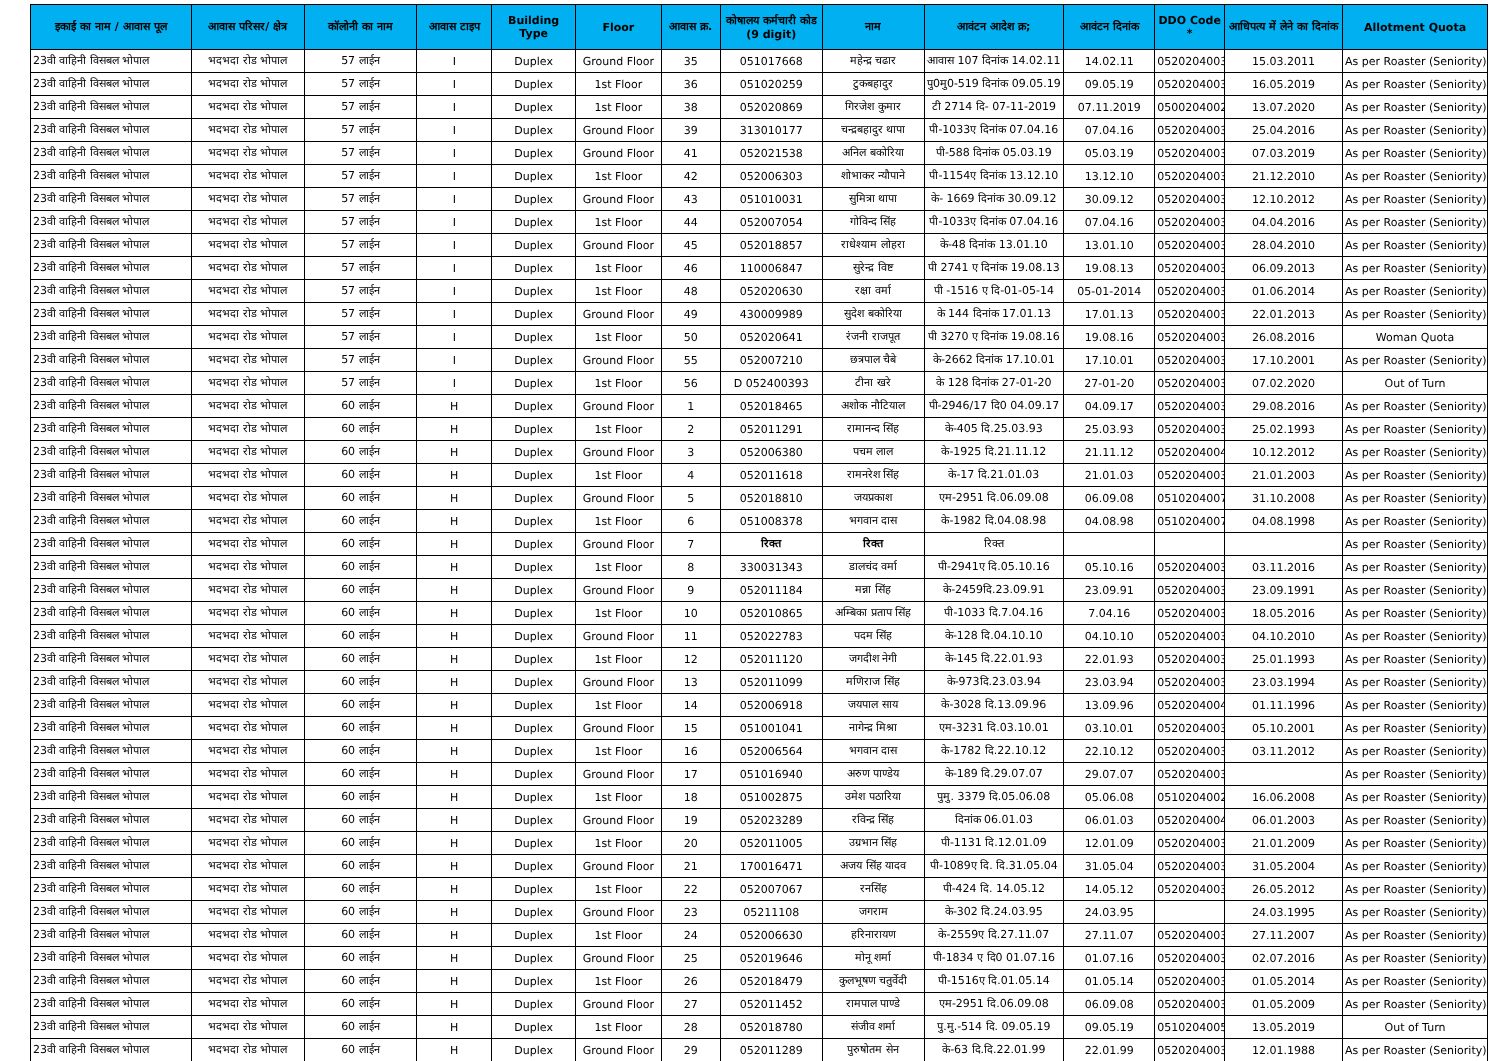| इकाई का नाम / आवास पूल | आवास परिसर/ क्षेत्र | कॉलोनी का नाम | आवास टाइप | Building Type | Floor | आवास क्र. | कोषालय कर्मचारी कोड (9 digit) | नाम | आवंटन आदेश क्र; | आवंटन दिनांक | DDO Code * | आधिपत्य में लेने का दिनांक | Allotment Quota |
| --- | --- | --- | --- | --- | --- | --- | --- | --- | --- | --- | --- | --- | --- |
| 23वी वाहिनी विसबल भोपाल | भदभदा रोड भोपाल | 57 लाईन | I | Duplex | Ground Floor | 35 | 051017668 | महेन्द्र चढार | आवास 107 दिनांक 14.02.11 | 14.02.11 | 0520204003 | 15.03.2011 | As per Roaster (Seniority) |
| 23वी वाहिनी विसबल भोपाल | भदभदा रोड भोपाल | 57 लाईन | I | Duplex | 1st Floor | 36 | 051020259 | टुकबहादुर | पु0मु0-519 दिनांक 09.05.19 | 09.05.19 | 0520204003 | 16.05.2019 | As per Roaster (Seniority) |
| 23वी वाहिनी विसबल भोपाल | भदभदा रोड भोपाल | 57 लाईन | I | Duplex | 1st Floor | 38 | 052020869 | गिरजेश कुमार | टी 2714 दि- 07-11-2019 | 07.11.2019 | 0500204002 | 13.07.2020 | As per Roaster (Seniority) |
| 23वी वाहिनी विसबल भोपाल | भदभदा रोड भोपाल | 57 लाईन | I | Duplex | Ground Floor | 39 | 313010177 | चन्द्रबहादुर थापा | पी-1033ए दिनांक 07.04.16 | 07.04.16 | 0520204003 | 25.04.2016 | As per Roaster (Seniority) |
| 23वी वाहिनी विसबल भोपाल | भदभदा रोड भोपाल | 57 लाईन | I | Duplex | Ground Floor | 41 | 052021538 | अनिल बकोरिया | पी-588 दिनांक 05.03.19 | 05.03.19 | 0520204003 | 07.03.2019 | As per Roaster (Seniority) |
| 23वी वाहिनी विसबल भोपाल | भदभदा रोड भोपाल | 57 लाईन | I | Duplex | 1st Floor | 42 | 052006303 | शोभाकर न्यौपाने | पी-1154ए दिनांक 13.12.10 | 13.12.10 | 0520204003 | 21.12.2010 | As per Roaster (Seniority) |
| 23वी वाहिनी विसबल भोपाल | भदभदा रोड भोपाल | 57 लाईन | I | Duplex | Ground Floor | 43 | 051010031 | सुमित्रा थापा | के- 1669 दिनांक 30.09.12 | 30.09.12 | 0520204003 | 12.10.2012 | As per Roaster (Seniority) |
| 23वी वाहिनी विसबल भोपाल | भदभदा रोड भोपाल | 57 लाईन | I | Duplex | 1st Floor | 44 | 052007054 | गोविन्द सिंह | पी-1033ए दिनांक 07.04.16 | 07.04.16 | 0520204003 | 04.04.2016 | As per Roaster (Seniority) |
| 23वी वाहिनी विसबल भोपाल | भदभदा रोड भोपाल | 57 लाईन | I | Duplex | Ground Floor | 45 | 052018857 | राधेश्याम लोहरा | के-48 दिनांक 13.01.10 | 13.01.10 | 0520204003 | 28.04.2010 | As per Roaster (Seniority) |
| 23वी वाहिनी विसबल भोपाल | भदभदा रोड भोपाल | 57 लाईन | I | Duplex | 1st Floor | 46 | 110006847 | सुरेन्द्र विष्ट | पी 2741 ए दिनांक 19.08.13 | 19.08.13 | 0520204003 | 06.09.2013 | As per Roaster (Seniority) |
| 23वी वाहिनी विसबल भोपाल | भदभदा रोड भोपाल | 57 लाईन | I | Duplex | 1st Floor | 48 | 052020630 | रक्षा वर्मा | पी -1516 ए दि-01-05-14 | 05-01-2014 | 0520204003 | 01.06.2014 | As per Roaster (Seniority) |
| 23वी वाहिनी विसबल भोपाल | भदभदा रोड भोपाल | 57 लाईन | I | Duplex | Ground Floor | 49 | 430009989 | सुदेश बकोरिया | के 144 दिनांक 17.01.13 | 17.01.13 | 0520204003 | 22.01.2013 | As per Roaster (Seniority) |
| 23वी वाहिनी विसबल भोपाल | भदभदा रोड भोपाल | 57 लाईन | I | Duplex | 1st Floor | 50 | 052020641 | रंजनी राजपूत | पी 3270 ए दिनांक 19.08.16 | 19.08.16 | 0520204003 | 26.08.2016 | Woman Quota |
| 23वी वाहिनी विसबल भोपाल | भदभदा रोड भोपाल | 57 लाईन | I | Duplex | Ground Floor | 55 | 052007210 | छत्रपाल चैबे | के-2662 दिनांक 17.10.01 | 17.10.01 | 0520204003 | 17.10.2001 | As per Roaster (Seniority) |
| 23वी वाहिनी विसबल भोपाल | भदभदा रोड भोपाल | 57 लाईन | I | Duplex | 1st Floor | 56 | D 052400393 | टीना खरे | के 128 दिनांक 27-01-20 | 27-01-20 | 0520204003 | 07.02.2020 | Out of Turn |
| 23वी वाहिनी विसबल भोपाल | भदभदा रोड भोपाल | 60 लाईन | H | Duplex | Ground Floor | 1 | 052018465 | अशोक नौटियाल | पी-2946/17 दि0 04.09.17 | 04.09.17 | 0520204003 | 29.08.2016 | As per Roaster (Seniority) |
| 23वी वाहिनी विसबल भोपाल | भदभदा रोड भोपाल | 60 लाईन | H | Duplex | 1st Floor | 2 | 052011291 | रामानन्द सिंह | के-405 दि.25.03.93 | 25.03.93 | 0520204003 | 25.02.1993 | As per Roaster (Seniority) |
| 23वी वाहिनी विसबल भोपाल | भदभदा रोड भोपाल | 60 लाईन | H | Duplex | Ground Floor | 3 | 052006380 | पचम लाल | के-1925 दि.21.11.12 | 21.11.12 | 0520204004 | 10.12.2012 | As per Roaster (Seniority) |
| 23वी वाहिनी विसबल भोपाल | भदभदा रोड भोपाल | 60 लाईन | H | Duplex | 1st Floor | 4 | 052011618 | रामनरेश सिंह | के-17 दि.21.01.03 | 21.01.03 | 0520204003 | 21.01.2003 | As per Roaster (Seniority) |
| 23वी वाहिनी विसबल भोपाल | भदभदा रोड भोपाल | 60 लाईन | H | Duplex | Ground Floor | 5 | 052018810 | जयप्रकाश | एम-2951 दि.06.09.08 | 06.09.08 | 0510204007 | 31.10.2008 | As per Roaster (Seniority) |
| 23वी वाहिनी विसबल भोपाल | भदभदा रोड भोपाल | 60 लाईन | H | Duplex | 1st Floor | 6 | 051008378 | भगवान दास | के-1982 दि.04.08.98 | 04.08.98 | 0510204007 | 04.08.1998 | As per Roaster (Seniority) |
| 23वी वाहिनी विसबल भोपाल | भदभदा रोड भोपाल | 60 लाईन | H | Duplex | Ground Floor | 7 | रिक्त | रिक्त | रिक्त | | | | As per Roaster (Seniority) |
| 23वी वाहिनी विसबल भोपाल | भदभदा रोड भोपाल | 60 लाईन | H | Duplex | 1st Floor | 8 | 330031343 | डालचंद वर्मा | पी-2941ए दि.05.10.16 | 05.10.16 | 0520204003 | 03.11.2016 | As per Roaster (Seniority) |
| 23वी वाहिनी विसबल भोपाल | भदभदा रोड भोपाल | 60 लाईन | H | Duplex | Ground Floor | 9 | 052011184 | मन्ना सिंह | के-2459दि.23.09.91 | 23.09.91 | 0520204003 | 23.09.1991 | As per Roaster (Seniority) |
| 23वी वाहिनी विसबल भोपाल | भदभदा रोड भोपाल | 60 लाईन | H | Duplex | 1st Floor | 10 | 052010865 | अम्बिका प्रताप सिंह | पी-1033 दि.7.04.16 | 7.04.16 | 0520204003 | 18.05.2016 | As per Roaster (Seniority) |
| 23वी वाहिनी विसबल भोपाल | भदभदा रोड भोपाल | 60 लाईन | H | Duplex | Ground Floor | 11 | 052022783 | पदम सिंह | के-128 दि.04.10.10 | 04.10.10 | 0520204003 | 04.10.2010 | As per Roaster (Seniority) |
| 23वी वाहिनी विसबल भोपाल | भदभदा रोड भोपाल | 60 लाईन | H | Duplex | 1st Floor | 12 | 052011120 | जगदीश नेगी | के-145 दि.22.01.93 | 22.01.93 | 0520204003 | 25.01.1993 | As per Roaster (Seniority) |
| 23वी वाहिनी विसबल भोपाल | भदभदा रोड भोपाल | 60 लाईन | H | Duplex | Ground Floor | 13 | 052011099 | मणिराज सिंह | के-973दि.23.03.94 | 23.03.94 | 0520204003 | 23.03.1994 | As per Roaster (Seniority) |
| 23वी वाहिनी विसबल भोपाल | भदभदा रोड भोपाल | 60 लाईन | H | Duplex | 1st Floor | 14 | 052006918 | जयपाल साय | के-3028 दि.13.09.96 | 13.09.96 | 0520204004 | 01.11.1996 | As per Roaster (Seniority) |
| 23वी वाहिनी विसबल भोपाल | भदभदा रोड भोपाल | 60 लाईन | H | Duplex | Ground Floor | 15 | 051001041 | नागेन्द्र मिश्रा | एम-3231 दि.03.10.01 | 03.10.01 | 0520204003 | 05.10.2001 | As per Roaster (Seniority) |
| 23वी वाहिनी विसबल भोपाल | भदभदा रोड भोपाल | 60 लाईन | H | Duplex | 1st Floor | 16 | 052006564 | भगवान दास | के-1782 दि.22.10.12 | 22.10.12 | 0520204003 | 03.11.2012 | As per Roaster (Seniority) |
| 23वी वाहिनी विसबल भोपाल | भदभदा रोड भोपाल | 60 लाईन | H | Duplex | Ground Floor | 17 | 051016940 | अरुण पाण्डेय | के-189 दि.29.07.07 | 29.07.07 | 0520204003 | | As per Roaster (Seniority) |
| 23वी वाहिनी विसबल भोपाल | भदभदा रोड भोपाल | 60 लाईन | H | Duplex | 1st Floor | 18 | 051002875 | उमेश पठारिया | पुमु. 3379 दि.05.06.08 | 05.06.08 | 0510204002 | 16.06.2008 | As per Roaster (Seniority) |
| 23वी वाहिनी विसबल भोपाल | भदभदा रोड भोपाल | 60 लाईन | H | Duplex | Ground Floor | 19 | 052023289 | रविन्द्र सिंह | दिनांक 06.01.03 | 06.01.03 | 0520204004 | 06.01.2003 | As per Roaster (Seniority) |
| 23वी वाहिनी विसबल भोपाल | भदभदा रोड भोपाल | 60 लाईन | H | Duplex | 1st Floor | 20 | 052011005 | उग्रभान सिंह | पी-1131 दि.12.01.09 | 12.01.09 | 0520204003 | 21.01.2009 | As per Roaster (Seniority) |
| 23वी वाहिनी विसबल भोपाल | भदभदा रोड भोपाल | 60 लाईन | H | Duplex | Ground Floor | 21 | 170016471 | अजय सिंह यादव | पी-1089ए दि. दि.31.05.04 | 31.05.04 | 0520204003 | 31.05.2004 | As per Roaster (Seniority) |
| 23वी वाहिनी विसबल भोपाल | भदभदा रोड भोपाल | 60 लाईन | H | Duplex | 1st Floor | 22 | 052007067 | रनसिंह | पी-424 दि. 14.05.12 | 14.05.12 | 0520204003 | 26.05.2012 | As per Roaster (Seniority) |
| 23वी वाहिनी विसबल भोपाल | भदभदा रोड भोपाल | 60 लाईन | H | Duplex | Ground Floor | 23 | 05211108 | जगराम | के-302 दि.24.03.95 | 24.03.95 | | 24.03.1995 | As per Roaster (Seniority) |
| 23वी वाहिनी विसबल भोपाल | भदभदा रोड भोपाल | 60 लाईन | H | Duplex | 1st Floor | 24 | 052006630 | हरिनारायण | के-2559ए दि.27.11.07 | 27.11.07 | 0520204003 | 27.11.2007 | As per Roaster (Seniority) |
| 23वी वाहिनी विसबल भोपाल | भदभदा रोड भोपाल | 60 लाईन | H | Duplex | Ground Floor | 25 | 052019646 | मोनू शर्मा | पी-1834 ए दि0 01.07.16 | 01.07.16 | 0520204003 | 02.07.2016 | As per Roaster (Seniority) |
| 23वी वाहिनी विसबल भोपाल | भदभदा रोड भोपाल | 60 लाईन | H | Duplex | 1st Floor | 26 | 052018479 | कुलभूषण चतुर्वेदी | पी-1516ए दि.01.05.14 | 01.05.14 | 0520204003 | 01.05.2014 | As per Roaster (Seniority) |
| 23वी वाहिनी विसबल भोपाल | भदभदा रोड भोपाल | 60 लाईन | H | Duplex | Ground Floor | 27 | 052011452 | रामपाल पाण्डे | एम-2951 दि.06.09.08 | 06.09.08 | 0520204003 | 01.05.2009 | As per Roaster (Seniority) |
| 23वी वाहिनी विसबल भोपाल | भदभदा रोड भोपाल | 60 लाईन | H | Duplex | 1st Floor | 28 | 052018780 | संजीव शर्मा | पु.मु.-514 दि. 09.05.19 | 09.05.19 | 0510204005 | 13.05.2019 | Out of Turn |
| 23वी वाहिनी विसबल भोपाल | भदभदा रोड भोपाल | 60 लाईन | H | Duplex | Ground Floor | 29 | 052011289 | पुरुषोतम सेन | के-63 दि.दि.22.01.99 | 22.01.99 | 0520204003 | 12.01.1988 | As per Roaster (Seniority) |